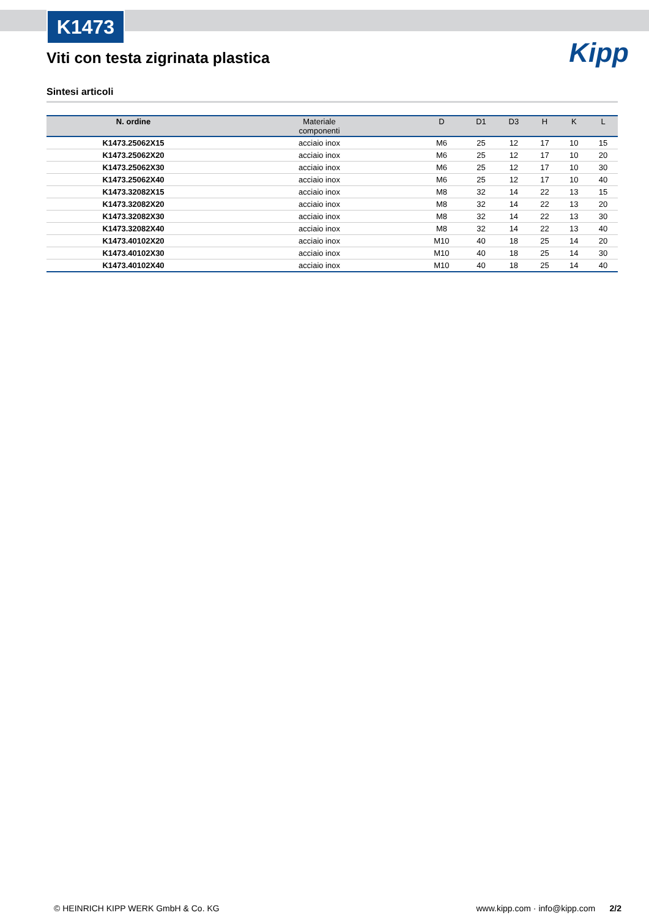K1473
Kipp
Viti con testa zigrinata plastica
Sintesi articoli
| N. ordine | Materiale componenti | D | D1 | D3 | H | K | L |
| --- | --- | --- | --- | --- | --- | --- | --- |
| K1473.25062X15 | acciaio inox | M6 | 25 | 12 | 17 | 10 | 15 |
| K1473.25062X20 | acciaio inox | M6 | 25 | 12 | 17 | 10 | 20 |
| K1473.25062X30 | acciaio inox | M6 | 25 | 12 | 17 | 10 | 30 |
| K1473.25062X40 | acciaio inox | M6 | 25 | 12 | 17 | 10 | 40 |
| K1473.32082X15 | acciaio inox | M8 | 32 | 14 | 22 | 13 | 15 |
| K1473.32082X20 | acciaio inox | M8 | 32 | 14 | 22 | 13 | 20 |
| K1473.32082X30 | acciaio inox | M8 | 32 | 14 | 22 | 13 | 30 |
| K1473.32082X40 | acciaio inox | M8 | 32 | 14 | 22 | 13 | 40 |
| K1473.40102X20 | acciaio inox | M10 | 40 | 18 | 25 | 14 | 20 |
| K1473.40102X30 | acciaio inox | M10 | 40 | 18 | 25 | 14 | 30 |
| K1473.40102X40 | acciaio inox | M10 | 40 | 18 | 25 | 14 | 40 |
© HEINRICH KIPP WERK GmbH & Co. KG www.kipp.com · info@kipp.com 2/2